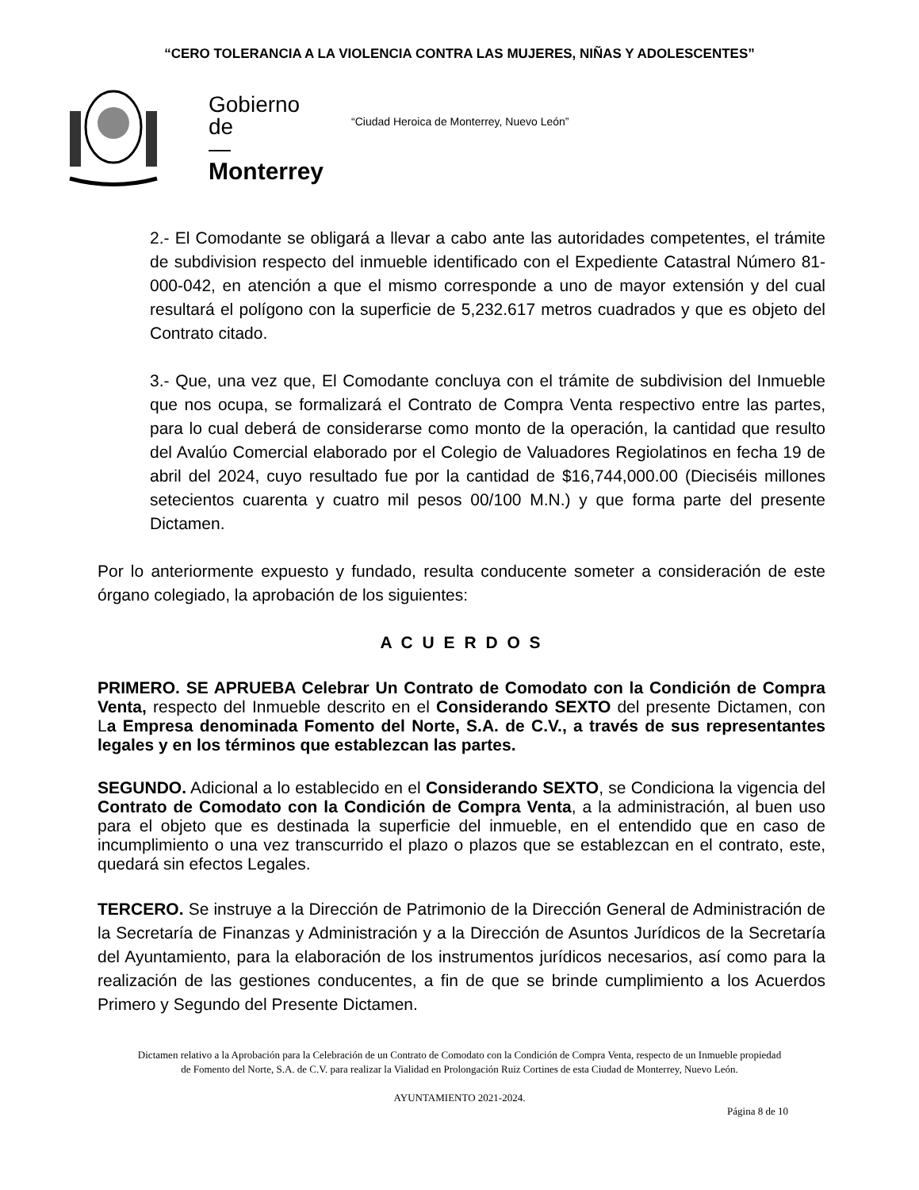“CERO TOLERANCIA A LA VIOLENCIA CONTRA LAS MUJERES, NIÑAS Y ADOLESCENTES”
Gobierno
de
—
Monterrey
“Ciudad Heroica de Monterrey, Nuevo León”
2.- El Comodante se obligará a llevar a cabo ante las autoridades competentes, el trámite de subdivision respecto del inmueble identificado con el Expediente Catastral Número 81-000-042, en atención a que el mismo corresponde a uno de mayor extensión y del cual resultará el polígono con la superficie de 5,232.617 metros cuadrados y que es objeto del Contrato citado.
3.- Que, una vez que, El Comodante concluya con el trámite de subdivision del Inmueble que nos ocupa, se formalizará el Contrato de Compra Venta respectivo entre las partes, para lo cual deberá de considerarse como monto de la operación, la cantidad que resulto del Avalúo Comercial elaborado por el Colegio de Valuadores Regiolatinos en fecha 19 de abril del 2024, cuyo resultado fue por la cantidad de $16,744,000.00 (Dieciséis millones setecientos cuarenta y cuatro mil pesos 00/100 M.N.) y que forma parte del presente Dictamen.
Por lo anteriormente expuesto y fundado, resulta conducente someter a consideración de este órgano colegiado, la aprobación de los siguientes:
A C U E R D O S
PRIMERO. SE APRUEBA Celebrar Un Contrato de Comodato con la Condición de Compra Venta, respecto del Inmueble descrito en el Considerando SEXTO del presente Dictamen, con La Empresa denominada Fomento del Norte, S.A. de C.V., a través de sus representantes legales y en los términos que establezcan las partes.
SEGUNDO. Adicional a lo establecido en el Considerando SEXTO, se Condiciona la vigencia del Contrato de Comodato con la Condición de Compra Venta, a la administración, al buen uso para el objeto que es destinada la superficie del inmueble, en el entendido que en caso de incumplimiento o una vez transcurrido el plazo o plazos que se establezcan en el contrato, este, quedará sin efectos Legales.
TERCERO. Se instruye a la Dirección de Patrimonio de la Dirección General de Administración de la Secretaría de Finanzas y Administración y a la Dirección de Asuntos Jurídicos de la Secretaría del Ayuntamiento, para la elaboración de los instrumentos jurídicos necesarios, así como para la realización de las gestiones conducentes, a fin de que se brinde cumplimiento a los Acuerdos Primero y Segundo del Presente Dictamen.
Dictamen relativo a la Aprobación para la Celebración de un Contrato de Comodato con la Condición de Compra Venta, respecto de un Inmueble propiedad de Fomento del Norte, S.A. de C.V. para realizar la Vialidad en Prolongación Ruiz Cortines de esta Ciudad de Monterrey, Nuevo León.
AYUNTAMIENTO 2021-2024.
Página 8 de 10